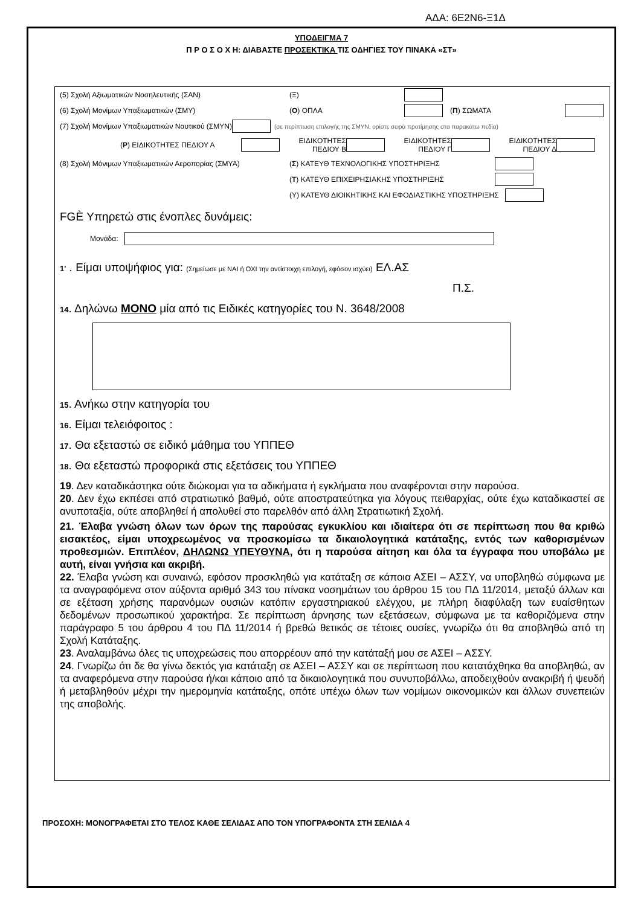ΑΔΑ: 6Ε2Ν6-Ξ1Δ
ΥΠΟΔΕΙΓΜΑ 7
Π Ρ Ο Σ Ο Χ Η: ΔΙΑΒΑΣΤΕ ΠΡΟΣΕΚΤΙΚΑ ΤΙΣ ΟΔΗΓΙΕΣ ΤΟΥ ΠΙΝΑΚΑ «ΣΤ»
(5) Σχολή Αξιωματικών Νοσηλευτικής (ΣΑΝ) (Ξ)
(6) Σχολή Μονίμων Υπαξιωματικών (ΣΜΥ) (Ο) ΟΠΛΑ (Π) ΣΩΜΑΤΑ
(7) Σχολή Μονίμων Υπαξιωματικών Ναυτικού (ΣΜΥΝ) (σε περίπτωση επιλογής της ΣΜΥΝ, ορίστε σειρά προτίμησης στα παρακάτω πεδία)
(Ρ) ΕΙΔΙΚΟΤΗΤΕΣ ΠΕΔΙΟΥ Α ΕΙΔΙΚΟΤΗΤΕΣ ΠΕΔΙΟΥ Β ΕΙΔΙΚΟΤΗΤΕΣ ΠΕΔΙΟΥ Γ ΕΙΔΙΚΟΤΗΤΕΣ ΠΕΔΙΟΥ Δ
(8) Σχολή Μόνιμων Υπαξιωματικών Αεροπορίας (ΣΜΥΑ) (Σ) ΚΑΤΕΥΘ ΤΕΧΝΟΛΟΓΙΚΗΣ ΥΠΟΣΤΗΡΙΞΗΣ
(Τ) ΚΑΤΕΥΘ ΕΠΙΧΕΙΡΗΣΙΑΚΗΣ ΥΠΟΣΤΗΡΙΞΗΣ
(Υ) ΚΑΤΕΥΘ ΔΙΟΙΚΗΤΙΚΗΣ ΚΑΙ ΕΦΟΔΙΑΣΤΙΚΗΣ ΥΠΟΣΤΗΡΙΞΗΣ
FGÈ Υπηρετώ στις ένοπλες δυνάμεις:
Μονάδα:
1' . Είμαι υποψήφιος για: (Σημείωσε με ΝΑΙ ή ΟΧΙ την αντίστοιχη επιλογή, εφόσον ισχύει) ΕΛ.ΑΣ
Π.Σ.
14. Δηλώνω ΜΟΝΟ μία από τις Ειδικές κατηγορίες του Ν. 3648/2008
15. Ανήκω στην κατηγορία του
16. Είμαι τελειόφοιτος :
17. Θα εξεταστώ σε ειδικό μάθημα του ΥΠΠΕΘ
18. Θα εξεταστώ προφορικά στις εξετάσεις του ΥΠΠΕΘ
19. Δεν καταδικάστηκα ούτε διώκομαι για τα αδικήματα ή εγκλήματα που αναφέρονται στην παρούσα.
20. Δεν έχω εκπέσει από στρατιωτικό βαθμό, ούτε αποστρατεύτηκα για λόγους πειθαρχίας, ούτε έχω καταδικαστεί σε ανυποταξία, ούτε αποβληθεί ή απολυθεί στο παρελθόν από άλλη Στρατιωτική Σχολή.
21. Έλαβα γνώση όλων των όρων της παρούσας εγκυκλίου και ιδιαίτερα ότι σε περίπτωση που θα κριθώ εισακτέος, είμαι υποχρεωμένος να προσκομίσω τα δικαιολογητικά κατάταξης, εντός των καθορισμένων προθεσμιών. Επιπλέον, ΔΗΛΩΝΩ ΥΠΕΥΘΥΝΑ, ότι η παρούσα αίτηση και όλα τα έγγραφα που υποβάλω με αυτή, είναι γνήσια και ακριβή.
22. Έλαβα γνώση και συναινώ, εφόσον προσκληθώ για κατάταξη σε κάποια ΑΣΕΙ – ΑΣΣΥ, να υποβληθώ σύμφωνα με τα αναγραφόμενα στον αύξοντα αριθμό 343 του πίνακα νοσημάτων του άρθρου 15 του ΠΔ 11/2014, μεταξύ άλλων και σε εξέταση χρήσης παρανόμων ουσιών κατόπιν εργαστηριακού ελέγχου, με πλήρη διαφύλαξη των ευαίσθητων δεδομένων προσωπικού χαρακτήρα. Σε περίπτωση άρνησης των εξετάσεων, σύμφωνα με τα καθοριζόμενα στην παράγραφο 5 του άρθρου 4 του ΠΔ 11/2014 ή βρεθώ θετικός σε τέτοιες ουσίες, γνωρίζω ότι θα αποβληθώ από τη Σχολή Κατάταξης.
23. Αναλαμβάνω όλες τις υποχρεώσεις που απορρέουν από την κατάταξή μου σε ΑΣΕΙ – ΑΣΣΥ.
24. Γνωρίζω ότι δε θα γίνω δεκτός για κατάταξη σε ΑΣΕΙ – ΑΣΣΥ και σε περίπτωση που κατατάχθηκα θα αποβληθώ, αν τα αναφερόμενα στην παρούσα ή/και κάποιο από τα δικαιολογητικά που συνυποβάλλω, αποδειχθούν ανακριβή ή ψευδή ή μεταβληθούν μέχρι την ημερομηνία κατάταξης, οπότε υπέχω όλων των νομίμων οικονομικών και άλλων συνεπειών της αποβολής.
ΠΡΟΣΟΧΗ: ΜΟΝΟΓΡΑΦΕΤΑΙ ΣΤΟ ΤΕΛΟΣ ΚΑΘΕ ΣΕΛΙΔΑΣ ΑΠΟ ΤΟΝ ΥΠΟΓΡΑΦΟΝΤΑ ΣΤΗ ΣΕΛΙΔΑ 4